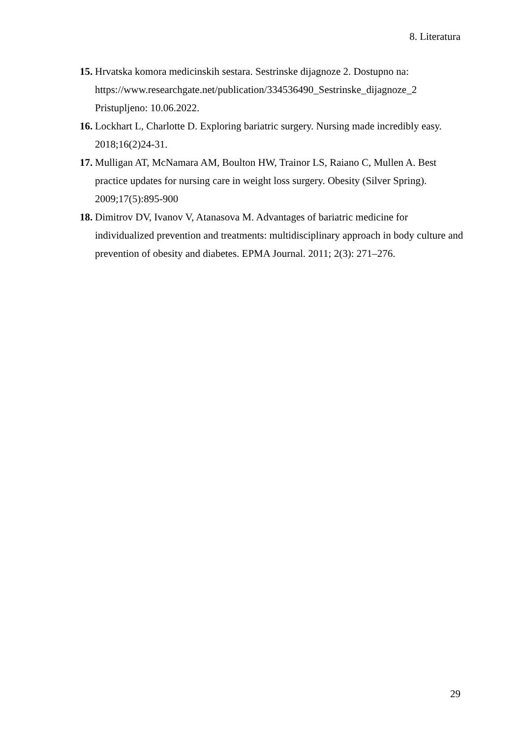8. Literatura
15. Hrvatska komora medicinskih sestara. Sestrinske dijagnoze 2. Dostupno na:
https://www.researchgate.net/publication/334536490_Sestrinske_dijagnoze_2
Pristupljeno: 10.06.2022.
16. Lockhart L, Charlotte D. Exploring bariatric surgery. Nursing made incredibly easy. 2018;16(2)24-31.
17. Mulligan AT, McNamara AM, Boulton HW, Trainor LS, Raiano C, Mullen A. Best practice updates for nursing care in weight loss surgery. Obesity (Silver Spring). 2009;17(5):895-900
18. Dimitrov DV, Ivanov V, Atanasova M. Advantages of bariatric medicine for individualized prevention and treatments: multidisciplinary approach in body culture and prevention of obesity and diabetes. EPMA Journal. 2011; 2(3): 271–276.
29